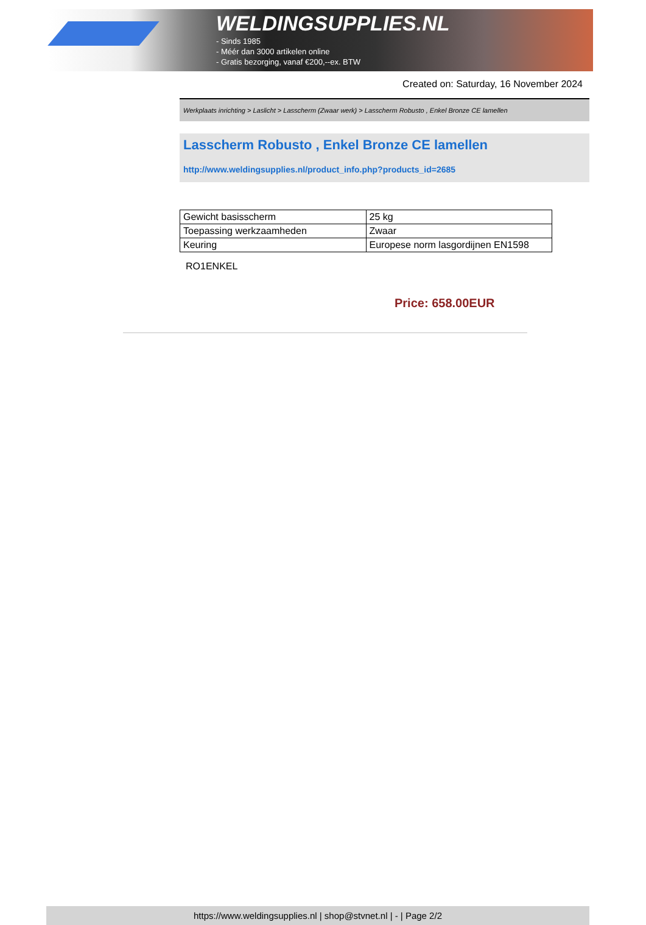WELDINGSUPPLIES.NL
- Sinds 1985
- Méér dan 3000 artikelen online
- Gratis bezorging, vanaf €200,--ex. BTW
Created on: Saturday, 16 November 2024
Werkplaats inrichting > Laslicht > Lasscherm (Zwaar werk) > Lasscherm Robusto , Enkel Bronze CE lamellen
Lasscherm Robusto , Enkel Bronze CE lamellen
http://www.weldingsupplies.nl/product_info.php?products_id=2685
| Gewicht basisscherm | 25 kg |
| Toepassing werkzaamheden | Zwaar |
| Keuring | Europese norm lasgordijnen EN1598 |
RO1ENKEL
Price: 658.00EUR
https://www.weldingsupplies.nl | shop@stvnet.nl | - | Page 2/2